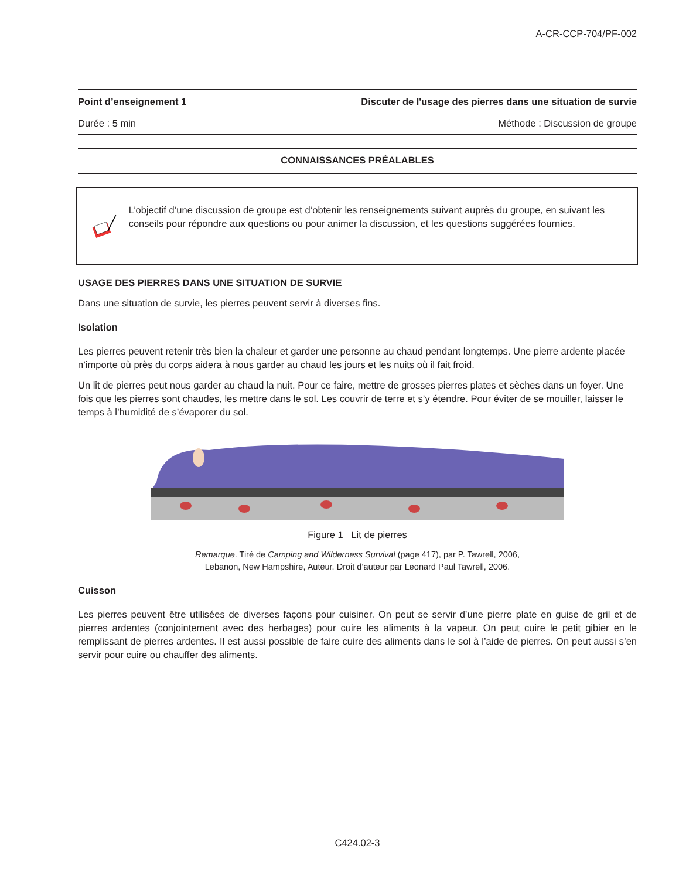A-CR-CCP-704/PF-002
Point d’enseignement 1 Discuter de l'usage des pierres dans une situation de survie
Durée : 5 min Méthode : Discussion de groupe
CONNAISSANCES PRÉALABLES
L’objectif d’une discussion de groupe est d’obtenir les renseignements suivant auprès du groupe, en suivant les conseils pour répondre aux questions ou pour animer la discussion, et les questions suggérées fournies.
USAGE DES PIERRES DANS UNE SITUATION DE SURVIE
Dans une situation de survie, les pierres peuvent servir à diverses fins.
Isolation
Les pierres peuvent retenir très bien la chaleur et garder une personne au chaud pendant longtemps. Une pierre ardente placée n’importe où près du corps aidera à nous garder au chaud les jours et les nuits où il fait froid.
Un lit de pierres peut nous garder au chaud la nuit. Pour ce faire, mettre de grosses pierres plates et sèches dans un foyer. Une fois que les pierres sont chaudes, les mettre dans le sol. Les couvrir de terre et s’y étendre. Pour éviter de se mouiller, laisser le temps à l’humidité de s’évaporer du sol.
Figure 1 Lit de pierres
Remarque. Tiré de Camping and Wilderness Survival (page 417), par P. Tawrell, 2006,
Lebanon, New Hampshire, Auteur. Droit d’auteur par Leonard Paul Tawrell, 2006.
Cuisson
Les pierres peuvent être utilisées de diverses façons pour cuisiner. On peut se servir d’une pierre plate en guise de gril et de pierres ardentes (conjointement avec des herbages) pour cuire les aliments à la vapeur. On peut cuire le petit gibier en le remplissant de pierres ardentes. Il est aussi possible de faire cuire des aliments dans le sol à l’aide de pierres. On peut aussi s’en servir pour cuire ou chauffer des aliments.
C424.02-3